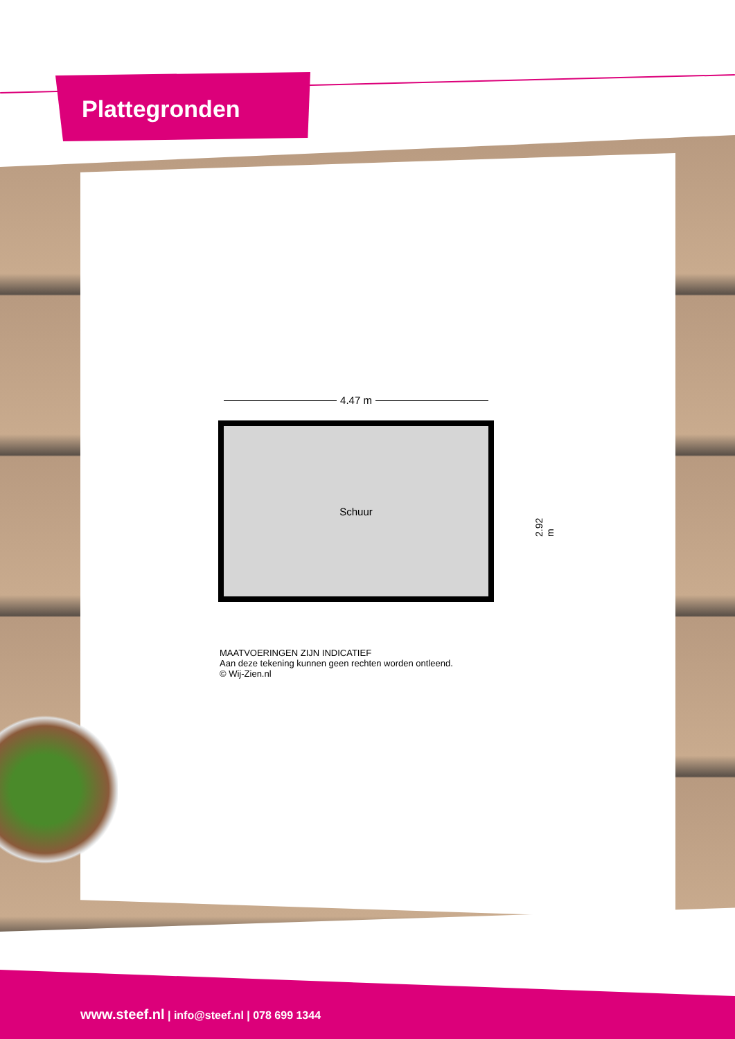Plattegronden
4.47 m
Schuur
2.92 m
MAATVOERINGEN ZIJN INDICATIEF
Aan deze tekening kunnen geen rechten worden ontleend.
© Wij-Zien.nl
www.steef.nl | info@steef.nl | 078 699 1344